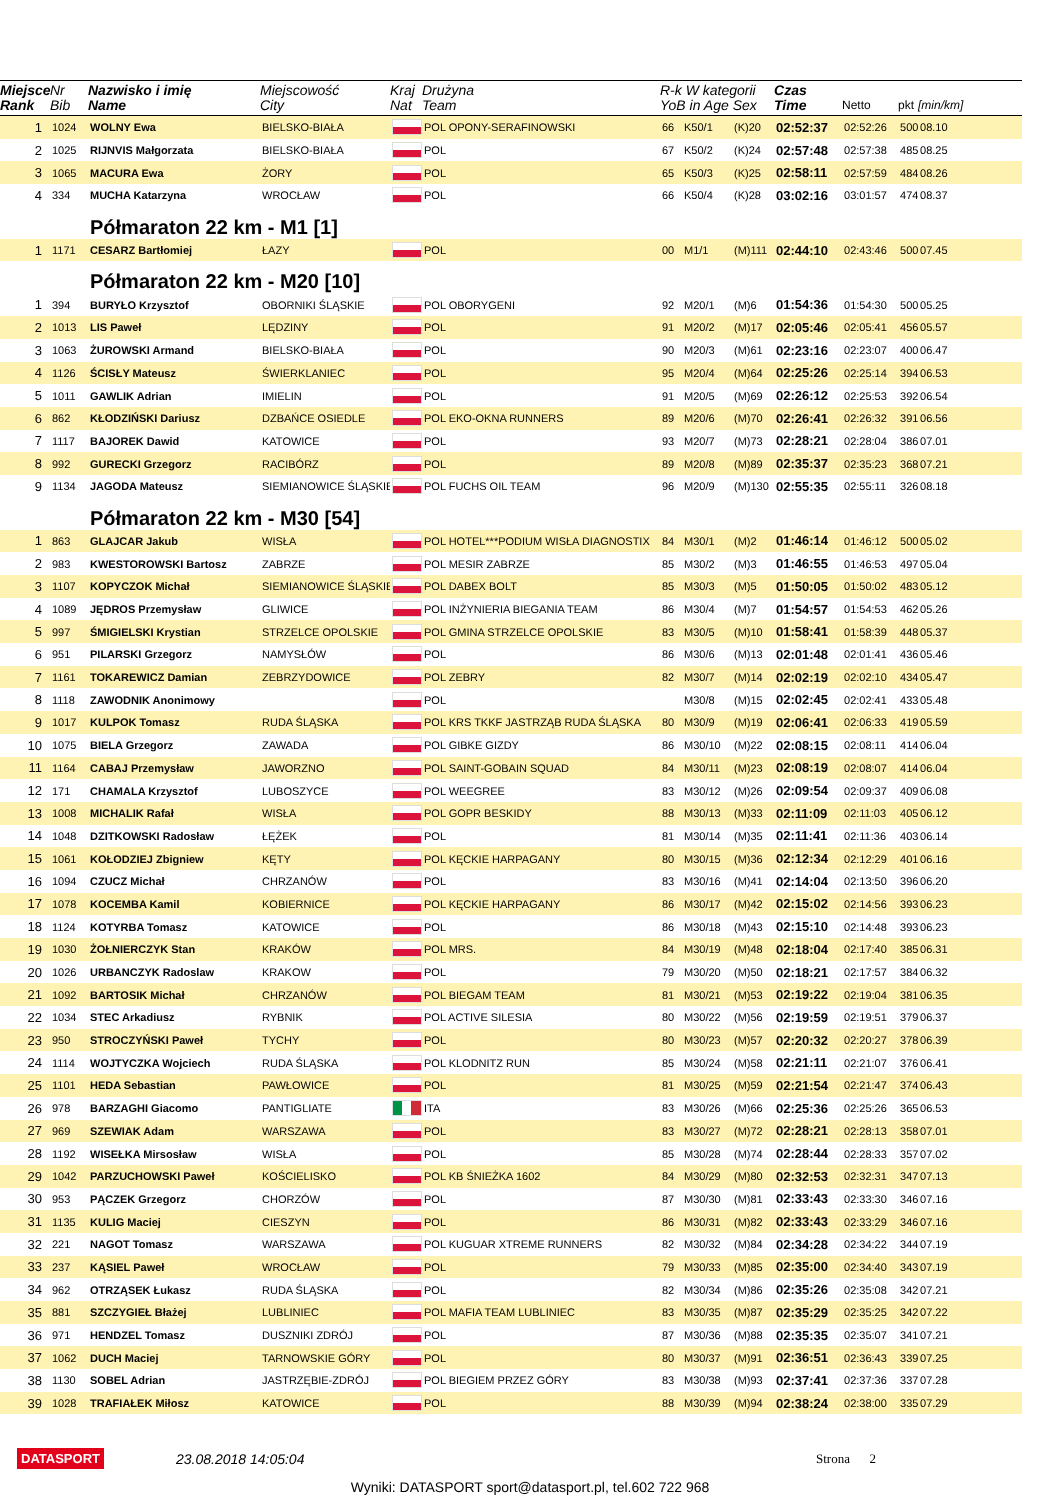| Miejsce Rank | Nr Bib | Nazwisko i imię Name | Miejscowość City | Kraj Nat | Drużyna Team | R-k W kategorii YoB in Age Sex | | | Czas Time | Netto | pkt | [min/km] |
| --- | --- | --- | --- | --- | --- | --- | --- | --- | --- | --- | --- | --- |
| 1 | 1024 | WOLNY Ewa | BIELSKO-BIAŁA | | POL OPONY-SERAFINOWSKI | 66 | K50/1 | (K)20 | 02:52:37 | 02:52:26 | 500 | 08.10 |
| 2 | 1025 | RIJNVIS Małgorzata | BIELSKO-BIAŁA | | POL | 67 | K50/2 | (K)24 | 02:57:48 | 02:57:38 | 485 | 08.25 |
| 3 | 1065 | MACURA Ewa | ŻORY | | POL | 65 | K50/3 | (K)25 | 02:58:11 | 02:57:59 | 484 | 08.26 |
| 4 | 334 | MUCHA Katarzyna | WROCŁAW | | POL | 66 | K50/4 | (K)28 | 03:02:16 | 03:01:57 | 474 | 08.37 |
| | Półmaraton 22 km - M1 [1] | | | | | | | | | | | |
| 1 | 1171 | CESARZ Bartłomiej | ŁAZY | | POL | 00 | M1/1 | (M)111 | 02:44:10 | 02:43:46 | 500 | 07.45 |
| | Półmaraton 22 km - M20 [10] | | | | | | | | | | | |
| 1 | 394 | BURYŁO Krzysztof | OBORNIKI ŚLĄSKIE | | POL OBORYGENI | 92 | M20/1 | (M)6 | 01:54:36 | 01:54:30 | 500 | 05.25 |
| 2 | 1013 | LIS Paweł | LĘDZINY | | POL | 91 | M20/2 | (M)17 | 02:05:46 | 02:05:41 | 456 | 05.57 |
| 3 | 1063 | ŻUROWSKI Armand | BIELSKO-BIAŁA | | POL | 90 | M20/3 | (M)61 | 02:23:16 | 02:23:07 | 400 | 06.47 |
| 4 | 1126 | ŚCISŁY Mateusz | ŚWIERKLANIEC | | POL | 95 | M20/4 | (M)64 | 02:25:26 | 02:25:14 | 394 | 06.53 |
| 5 | 1011 | GAWLIK Adrian | IMIELIN | | POL | 91 | M20/5 | (M)69 | 02:26:12 | 02:25:53 | 392 | 06.54 |
| 6 | 862 | KŁODZIŃSKI Dariusz | DZBAŃCE OSIEDLE | | POL EKO-OKNA RUNNERS | 89 | M20/6 | (M)70 | 02:26:41 | 02:26:32 | 391 | 06.56 |
| 7 | 1117 | BAJOREK Dawid | KATOWICE | | POL | 93 | M20/7 | (M)73 | 02:28:21 | 02:28:04 | 386 | 07.01 |
| 8 | 992 | GURECKI Grzegorz | RACIBÓRZ | | POL | 89 | M20/8 | (M)89 | 02:35:37 | 02:35:23 | 368 | 07.21 |
| 9 | 1134 | JAGODA Mateusz | SIEMIANOWICE ŚLĄSKIE | | POL FUCHS OIL TEAM | 96 | M20/9 | (M)130 | 02:55:35 | 02:55:11 | 326 | 08.18 |
| | Półmaraton 22 km - M30 [54] | | | | | | | | | | | |
| 1 | 863 | GLAJCAR Jakub | WISŁA | | POL HOTEL***PODIUM WISŁA DIAGNOSTIX | 84 | M30/1 | (M)2 | 01:46:14 | 01:46:12 | 500 | 05.02 |
| 2 | 983 | KWESTOROWSKI Bartosz | ZABRZE | | POL MESIR ZABRZE | 85 | M30/2 | (M)3 | 01:46:55 | 01:46:53 | 497 | 05.04 |
| 3 | 1107 | KOPYCZOK Michał | SIEMIANOWICE ŚLĄSKIE | | POL DABEX BOLT | 85 | M30/3 | (M)5 | 01:50:05 | 01:50:02 | 483 | 05.12 |
| 4 | 1089 | JĘDROS Przemysław | GLIWICE | | POL INŻYNIERIA BIEGANIA TEAM | 86 | M30/4 | (M)7 | 01:54:57 | 01:54:53 | 462 | 05.26 |
| 5 | 997 | ŚMIGIELSKI Krystian | STRZELCE OPOLSKIE | | POL GMINA STRZELCE OPOLSKIE | 83 | M30/5 | (M)10 | 01:58:41 | 01:58:39 | 448 | 05.37 |
| 6 | 951 | PILARSKI Grzegorz | NAMYSŁÓW | | POL | 86 | M30/6 | (M)13 | 02:01:48 | 02:01:41 | 436 | 05.46 |
| 7 | 1161 | TOKAREWICZ Damian | ZEBRZYDOWICE | | POL ZEBRY | 82 | M30/7 | (M)14 | 02:02:19 | 02:02:10 | 434 | 05.47 |
| 8 | 1118 | ZAWODNIK Anonimowy | | | POL | | M30/8 | (M)15 | 02:02:45 | 02:02:41 | 433 | 05.48 |
| 9 | 1017 | KULPOK Tomasz | RUDA ŚLĄSKA | | POL KRS TKKF JASTRZĄB RUDA ŚLĄSKA | 80 | M30/9 | (M)19 | 02:06:41 | 02:06:33 | 419 | 05.59 |
| 10 | 1075 | BIELA Grzegorz | ZAWADA | | POL GIBKE GIZDY | 86 | M30/10 | (M)22 | 02:08:15 | 02:08:11 | 414 | 06.04 |
| 11 | 1164 | CABAJ Przemysław | JAWORZNO | | POL SAINT-GOBAIN SQUAD | 84 | M30/11 | (M)23 | 02:08:19 | 02:08:07 | 414 | 06.04 |
| 12 | 171 | CHAMALA Krzysztof | LUBOSZYCE | | POL WEEGREE | 83 | M30/12 | (M)26 | 02:09:54 | 02:09:37 | 409 | 06.08 |
| 13 | 1008 | MICHALIK Rafał | WISŁA | | POL GOPR BESKIDY | 88 | M30/13 | (M)33 | 02:11:09 | 02:11:03 | 405 | 06.12 |
| 14 | 1048 | DZITKOWSKI Radosław | ŁĘŻEK | | POL | 81 | M30/14 | (M)35 | 02:11:41 | 02:11:36 | 403 | 06.14 |
| 15 | 1061 | KOŁODZIEJ Zbigniew | KĘTY | | POL KĘCKIE HARPAGANY | 80 | M30/15 | (M)36 | 02:12:34 | 02:12:29 | 401 | 06.16 |
| 16 | 1094 | CZUCZ Michał | CHRZANÓW | | POL | 83 | M30/16 | (M)41 | 02:14:04 | 02:13:50 | 396 | 06.20 |
| 17 | 1078 | KOCEMBA Kamil | KOBIERNICE | | POL KĘCKIE HARPAGANY | 86 | M30/17 | (M)42 | 02:15:02 | 02:14:56 | 393 | 06.23 |
| 18 | 1124 | KOTYRBA Tomasz | KATOWICE | | POL | 86 | M30/18 | (M)43 | 02:15:10 | 02:14:48 | 393 | 06.23 |
| 19 | 1030 | ŻOŁNIERCZYK Stan | KRAKÓW | | POL MRS. | 84 | M30/19 | (M)48 | 02:18:04 | 02:17:40 | 385 | 06.31 |
| 20 | 1026 | URBANCZYK Radoslaw | KRAKOW | | POL | 79 | M30/20 | (M)50 | 02:18:21 | 02:17:57 | 384 | 06.32 |
| 21 | 1092 | BARTOSIK Michał | CHRZANÓW | | POL BIEGAM TEAM | 81 | M30/21 | (M)53 | 02:19:22 | 02:19:04 | 381 | 06.35 |
| 22 | 1034 | STEC Arkadiusz | RYBNIK | | POL ACTIVE SILESIA | 80 | M30/22 | (M)56 | 02:19:59 | 02:19:51 | 379 | 06.37 |
| 23 | 950 | STROCZYŃSKI Paweł | TYCHY | | POL | 80 | M30/23 | (M)57 | 02:20:32 | 02:20:27 | 378 | 06.39 |
| 24 | 1114 | WOJTYCZKA Wojciech | RUDA ŚLĄSKA | | POL KLODNITZ RUN | 85 | M30/24 | (M)58 | 02:21:11 | 02:21:07 | 376 | 06.41 |
| 25 | 1101 | HEDA Sebastian | PAWŁOWICE | | POL | 81 | M30/25 | (M)59 | 02:21:54 | 02:21:47 | 374 | 06.43 |
| 26 | 978 | BARZAGHI Giacomo | PANTIGLIATE | | ITA | 83 | M30/26 | (M)66 | 02:25:36 | 02:25:26 | 365 | 06.53 |
| 27 | 969 | SZEWIAK Adam | WARSZAWA | | POL | 83 | M30/27 | (M)72 | 02:28:21 | 02:28:13 | 358 | 07.01 |
| 28 | 1192 | WISEŁKA Mirsosław | WISŁA | | POL | 85 | M30/28 | (M)74 | 02:28:44 | 02:28:33 | 357 | 07.02 |
| 29 | 1042 | PARZUCHOWSKI Paweł | KOŚCIELISKO | | POL KB ŚNIEŻKA 1602 | 84 | M30/29 | (M)80 | 02:32:53 | 02:32:31 | 347 | 07.13 |
| 30 | 953 | PĄCZEK Grzegorz | CHORZÓW | | POL | 87 | M30/30 | (M)81 | 02:33:43 | 02:33:30 | 346 | 07.16 |
| 31 | 1135 | KULIG Maciej | CIESZYN | | POL | 86 | M30/31 | (M)82 | 02:33:43 | 02:33:29 | 346 | 07.16 |
| 32 | 221 | NAGOT Tomasz | WARSZAWA | | POL KUGUAR XTREME RUNNERS | 82 | M30/32 | (M)84 | 02:34:28 | 02:34:22 | 344 | 07.19 |
| 33 | 237 | KĄSIEL Paweł | WROCŁAW | | POL | 79 | M30/33 | (M)85 | 02:35:00 | 02:34:40 | 343 | 07.19 |
| 34 | 962 | OTRZĄSEK Łukasz | RUDA ŚLĄSKA | | POL | 82 | M30/34 | (M)86 | 02:35:26 | 02:35:08 | 342 | 07.21 |
| 35 | 881 | SZCZYGIEŁ Błażej | LUBLINIEC | | POL MAFIA TEAM LUBLINIEC | 83 | M30/35 | (M)87 | 02:35:29 | 02:35:25 | 342 | 07.22 |
| 36 | 971 | HENDZEL Tomasz | DUSZNIKI ZDRÓJ | | POL | 87 | M30/36 | (M)88 | 02:35:35 | 02:35:07 | 341 | 07.21 |
| 37 | 1062 | DUCH Maciej | TARNOWSKIE GÓRY | | POL | 80 | M30/37 | (M)91 | 02:36:51 | 02:36:43 | 339 | 07.25 |
| 38 | 1130 | SOBEL Adrian | JASTRZĘBIE-ZDRÓJ | | POL BIEGIEM PRZEZ GÓRY | 83 | M30/38 | (M)93 | 02:37:41 | 02:37:36 | 337 | 07.28 |
| 39 | 1028 | TRAFIAŁEK Miłosz | KATOWICE | | POL | 88 | M30/39 | (M)94 | 02:38:24 | 02:38:00 | 335 | 07.29 |
DATASPORT 23.08.2018 14:05:04 Strona 2
Wyniki: DATASPORT sport@datasport.pl, tel.602 722 968